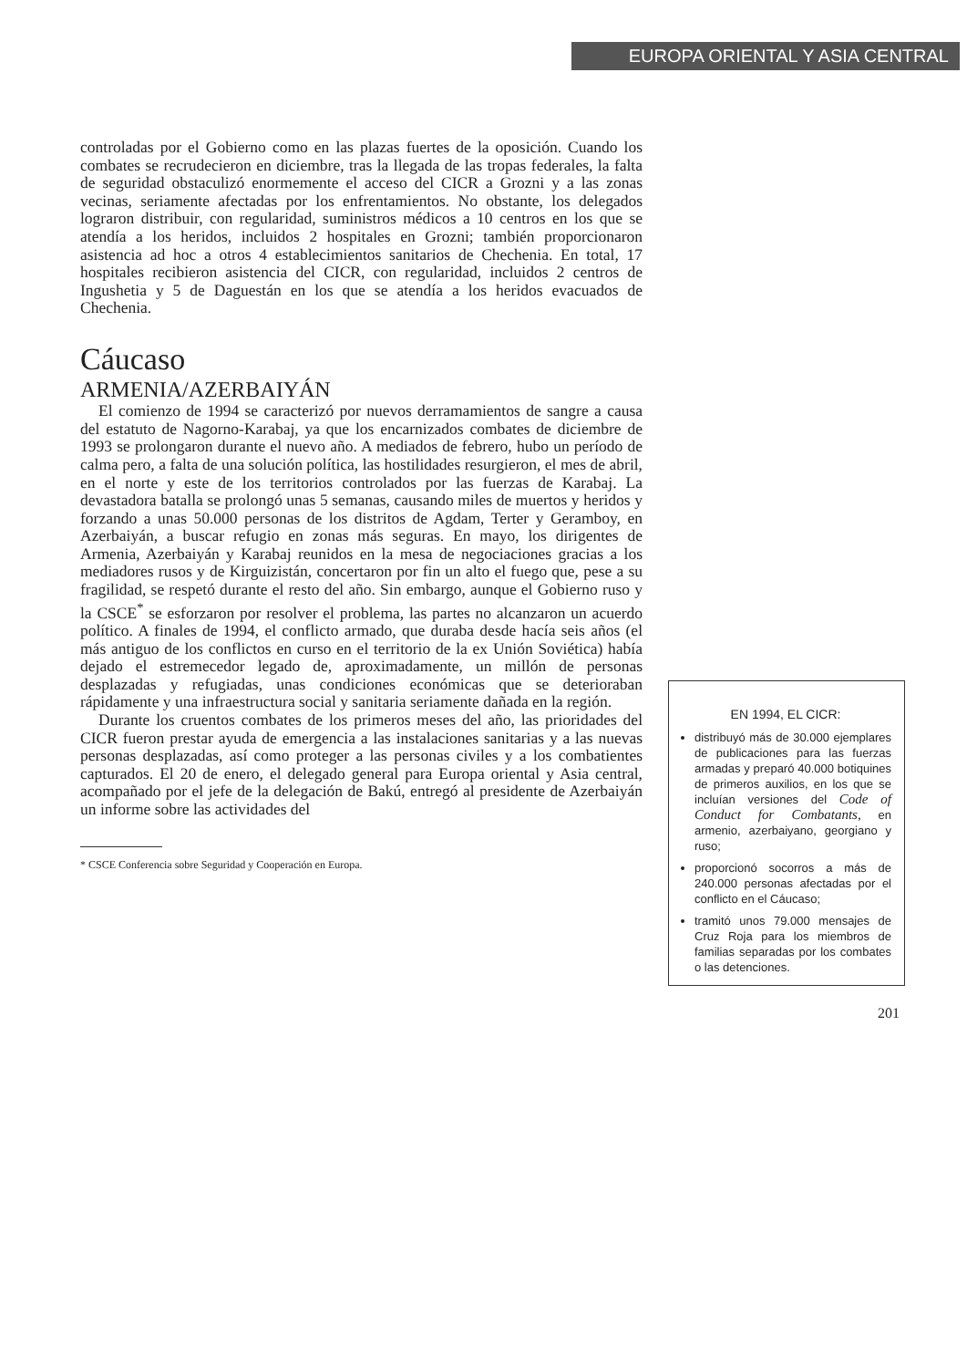EUROPA ORIENTAL Y ASIA CENTRAL
controladas por el Gobierno como en las plazas fuertes de la oposición. Cuando los combates se recrudecieron en diciembre, tras la llegada de las tropas federales, la falta de seguridad obstaculizó enormemente el acceso del CICR a Grozni y a las zonas vecinas, seriamente afectadas por los enfrentamientos. No obstante, los delegados lograron distribuir, con regularidad, suministros médicos a 10 centros en los que se atendía a los heridos, incluidos 2 hospitales en Grozni; también proporcionaron asistencia ad hoc a otros 4 establecimientos sanitarios de Chechenia. En total, 17 hospitales recibieron asistencia del CICR, con regularidad, incluidos 2 centros de Ingushetia y 5 de Daguestán en los que se atendía a los heridos evacuados de Chechenia.
Cáucaso
ARMENIA/AZERBAIYÁN
El comienzo de 1994 se caracterizó por nuevos derramamientos de sangre a causa del estatuto de Nagorno-Karabaj, ya que los encarnizados combates de diciembre de 1993 se prolongaron durante el nuevo año. A mediados de febrero, hubo un período de calma pero, a falta de una solución política, las hostilidades resurgieron, el mes de abril, en el norte y este de los territorios controlados por las fuerzas de Karabaj. La devastadora batalla se prolongó unas 5 semanas, causando miles de muertos y heridos y forzando a unas 50.000 personas de los distritos de Agdam, Terter y Geramboy, en Azerbaiyán, a buscar refugio en zonas más seguras. En mayo, los dirigentes de Armenia, Azerbaiyán y Karabaj reunidos en la mesa de negociaciones gracias a los mediadores rusos y de Kirguizistán, concertaron por fin un alto el fuego que, pese a su fragilidad, se respetó durante el resto del año. Sin embargo, aunque el Gobierno ruso y la CSCE<sup>*</sup> se esforzaron por resolver el problema, las partes no alcanzaron un acuerdo político. A finales de 1994, el conflicto armado, que duraba desde hacía seis años (el más antiguo de los conflictos en curso en el territorio de la ex Unión Soviética) había dejado el estremecedor legado de, aproximadamente, un millón de personas desplazadas y refugiadas, unas condiciones económicas que se deterioraban rápidamente y una infraestructura social y sanitaria seriamente dañada en la región.
Durante los cruentos combates de los primeros meses del año, las priorida­des del CICR fueron prestar ayuda de emergencia a las instalaciones sanitarias y a las nuevas personas desplazadas, así como proteger a las personas civiles y a los combatientes capturados. El 20 de enero, el delegado general para Europa oriental y Asia central, acompañado por el jefe de la delegación de Bakú, entregó al presidente de Azerbaiyán un informe sobre las actividades del
* CSCE Conferencia sobre Seguridad y Cooperación en Europa.
EN 1994, EL CICR:
distribuyó más de 30.000 ejemplares de publicaciones para las fuerzas armadas y preparó 40.000 botiquines de primeros auxilios, en los que se incluían versiones del Code of Conduct for Combatants, en armenio, azerbaiyano, georgiano y ruso;
proporcionó socorros a más de 240.000 personas afectadas por el conflicto en el Cáucaso;
tramitó unos 79.000 mensajes de Cruz Roja para los miembros de familias separadas por los combates o las detenciones.
201